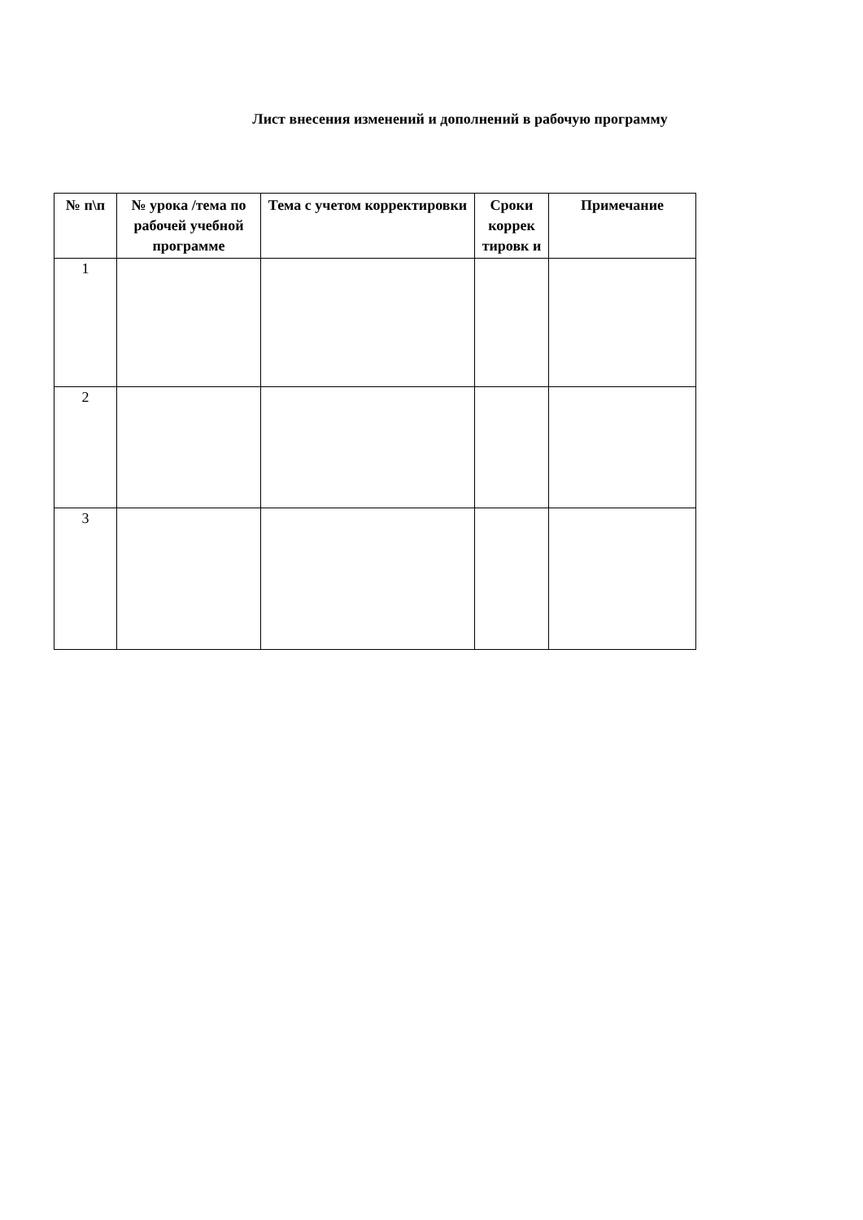Лист внесения изменений и дополнений в рабочую программу
| № п\п | № урока /тема по рабочей учебной программе | Тема с учетом корректировки | Сроки коррек тировк и | Примечание |
| --- | --- | --- | --- | --- |
| 1 | | | | |
| 2 | | | | |
| 3 | | | | |